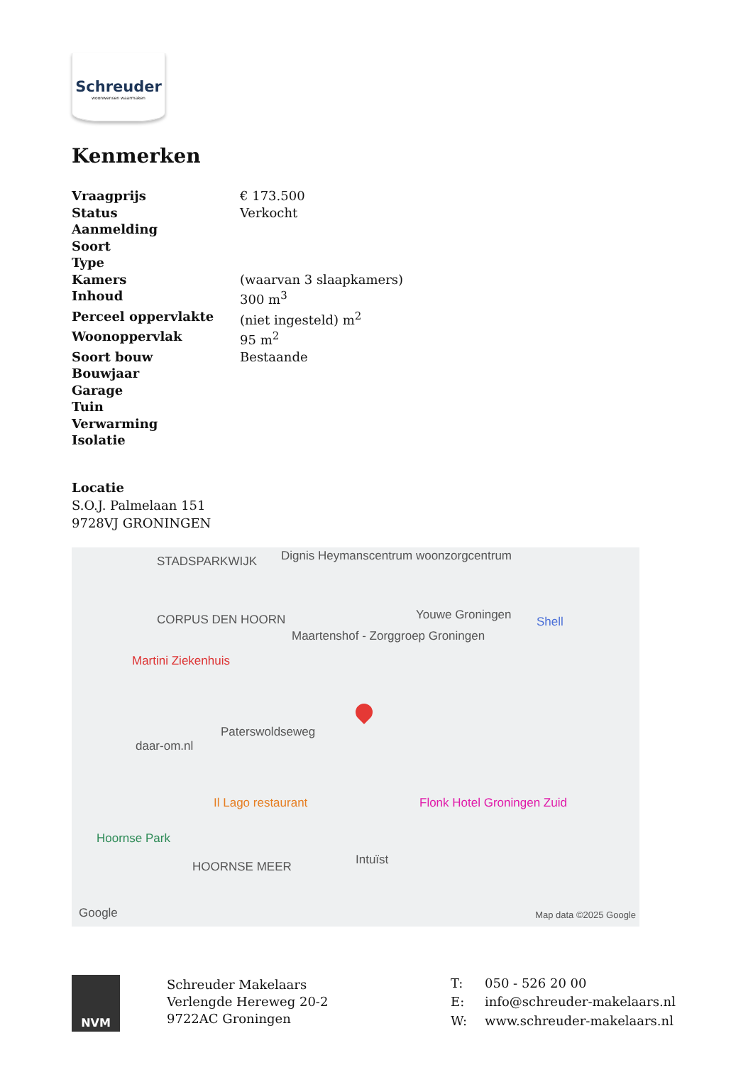Schreuder
woonwensen waarmaken
Kenmerken
| Vraagprijs | € 173.500 |
| Status | Verkocht |
| Aanmelding | |
| Soort | |
| Type | |
| Kamers | (waarvan 3 slaapkamers) |
| Inhoud | 300 m<sup>3</sup> |
| Perceel oppervlakte | (niet ingesteld) m<sup>2</sup> |
| Woonoppervlak | 95 m<sup>2</sup> |
| Soort bouw | Bestaande |
| Bouwjaar | |
| Garage | |
| Tuin | |
| Verwarming | |
| Isolatie | |
Locatie
S.O.J. Palmelaan 151
9728VJ GRONINGEN
STADSPARKWIJK Dignis Heymanscentrum woonzorgcentrum
Youwe Groningen Shell CORPUS DEN HOORN
Maartenshof - Zorggroep Groningen
Martini Ziekenhuis
Paterswoldseweg
daar-om.nl
Il Lago restaurant Flonk Hotel Groningen Zuid
Hoornse Park
Intuïst HOORNSE MEER
Google Map data ©2025 Google
NVM
Schreuder Makelaars
Verlengde Hereweg 20-2
9722AC Groningen
| T: | 050 - 526 20 00 |
| E: | info@schreuder-makelaars.nl |
| W: | www.schreuder-makelaars.nl |